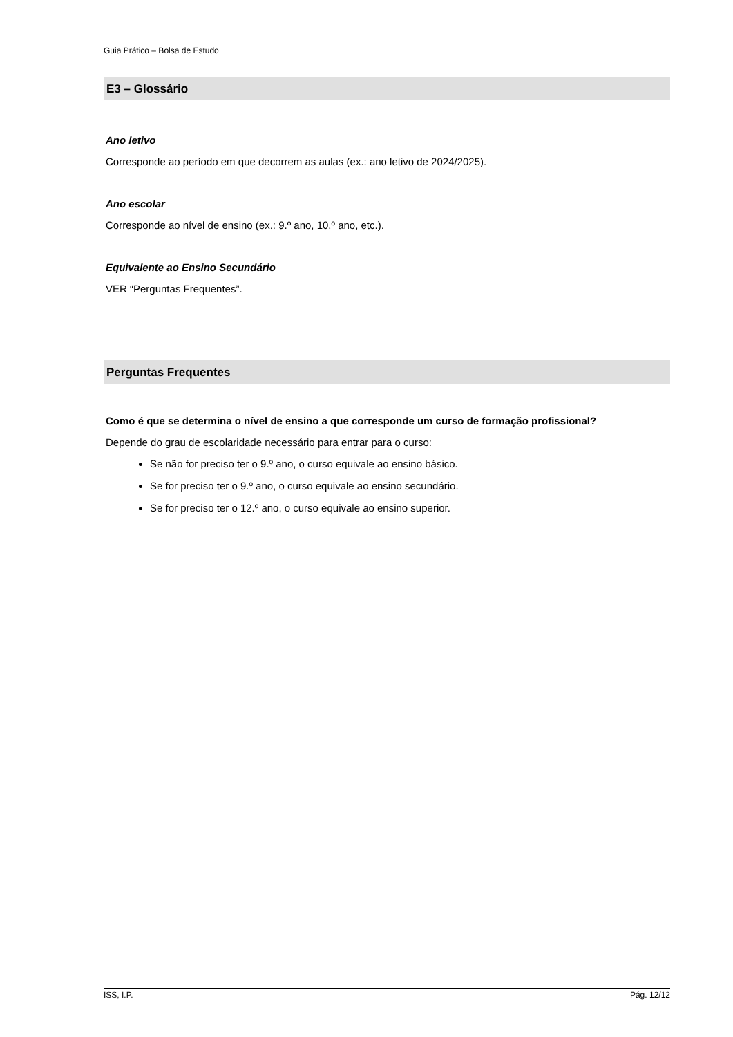Guia Prático – Bolsa de Estudo
E3 – Glossário
Ano letivo
Corresponde ao período em que decorrem as aulas (ex.: ano letivo de 2024/2025).
Ano escolar
Corresponde ao nível de ensino (ex.: 9.º ano, 10.º ano, etc.).
Equivalente ao Ensino Secundário
VER “Perguntas Frequentes”.
Perguntas Frequentes
Como é que se determina o nível de ensino a que corresponde um curso de formação profissional?
Depende do grau de escolaridade necessário para entrar para o curso:
Se não for preciso ter o 9.º ano, o curso equivale ao ensino básico.
Se for preciso ter o 9.º ano, o curso equivale ao ensino secundário.
Se for preciso ter o 12.º ano, o curso equivale ao ensino superior.
ISS, I.P. Pág. 12/12